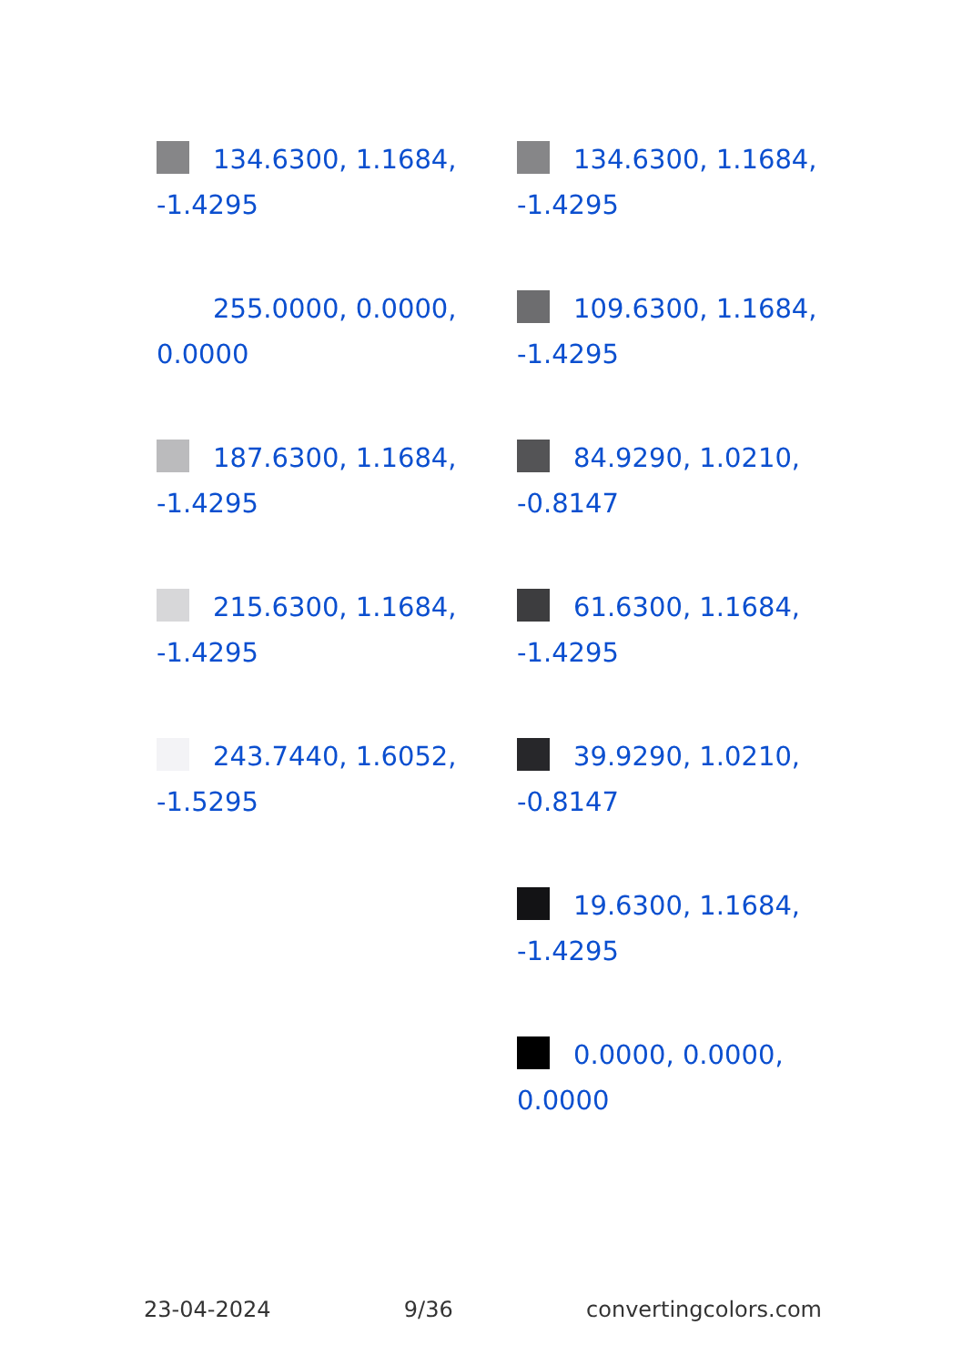134.6300, 1.1684, -1.4295
255.0000, 0.0000, 0.0000
187.6300, 1.1684, -1.4295
215.6300, 1.1684, -1.4295
243.7440, 1.6052, -1.5295
134.6300, 1.1684, -1.4295
109.6300, 1.1684, -1.4295
84.9290, 1.0210, -0.8147
61.6300, 1.1684, -1.4295
39.9290, 1.0210, -0.8147
19.6300, 1.1684, -1.4295
0.0000, 0.0000, 0.0000
23-04-2024 9/36 convertingcolors.com